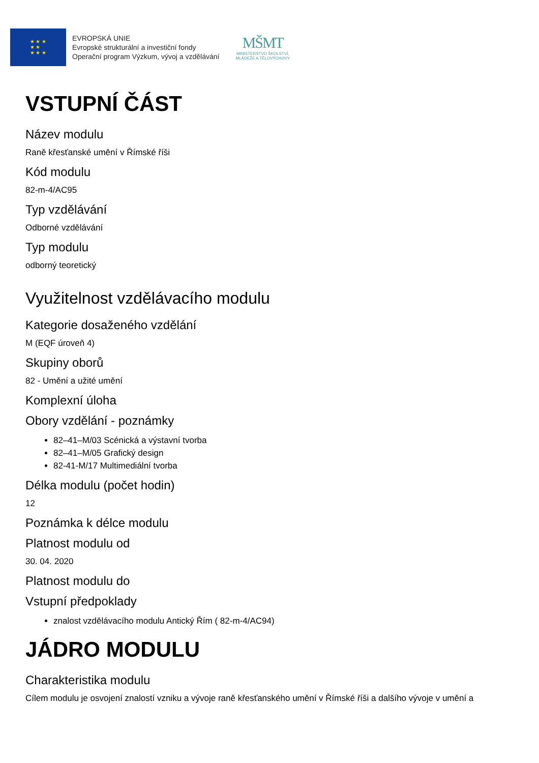★ ★ ★
★ ★
★ ★ ★
EVROPSKÁ UNIE
Evropské strukturální a investiční fondy
Operační program Výzkum, vývoj a vzdělávání
MŠMT
MINISTERSTVO ŠKOLSTVÍ,
MLÁDEŽE A TĚLOVÝCHOVY
VSTUPNÍ ČÁST
Název modulu
Raně křesťanské umění v Římské říši
Kód modulu
82-m-4/AC95
Typ vzdělávání
Odborné vzdělávání
Typ modulu
odborný teoretický
Využitelnost vzdělávacího modulu
Kategorie dosaženého vzdělání
M (EQF úroveň 4)
Skupiny oborů
82 - Umění a užité umění
Komplexní úloha
Obory vzdělání - poznámky
82–41–M/03 Scénická a výstavní tvorba
82–41–M/05 Grafický design
82-41-M/17 Multimediální tvorba
Délka modulu (počet hodin)
12
Poznámka k délce modulu
Platnost modulu od
30. 04. 2020
Platnost modulu do
Vstupní předpoklady
znalost vzdělávacího modulu Antický Řím ( 82-m-4/AC94)
JÁDRO MODULU
Charakteristika modulu
Cílem modulu je osvojení znalostí vzniku a vývoje raně křesťanského umění v Římské říši a dalšího vývoje v umění a